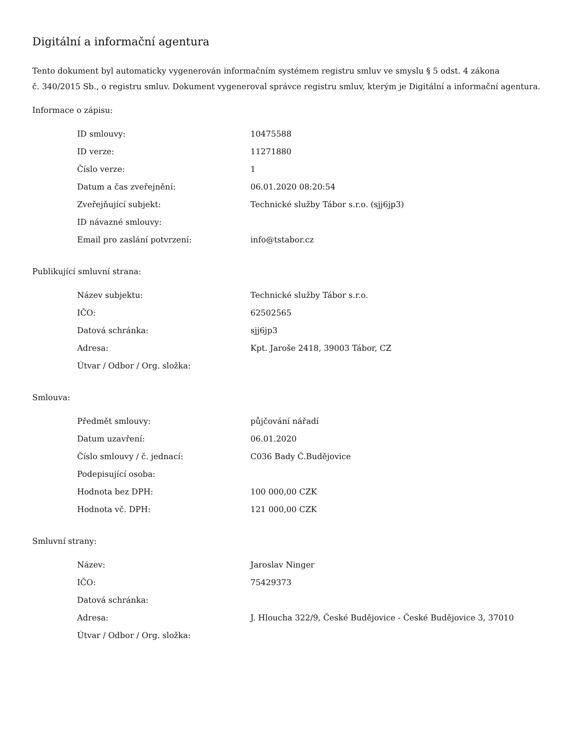Digitální a informační agentura
Tento dokument byl automaticky vygenerován informačním systémem registru smluv ve smyslu § 5 odst. 4 zákona
č. 340/2015 Sb., o registru smluv. Dokument vygeneroval správce registru smluv, kterým je Digitální a informační agentura.
Informace o zápisu:
| ID smlouvy: | 10475588 |
| ID verze: | 11271880 |
| Číslo verze: | 1 |
| Datum a čas zveřejnění: | 06.01.2020 08:20:54 |
| Zveřejňující subjekt: | Technické služby Tábor s.r.o. (sjj6jp3) |
| ID návazné smlouvy: | |
| Email pro zaslání potvrzení: | info@tstabor.cz |
Publikující smluvní strana:
| Název subjektu: | Technické služby Tábor s.r.o. |
| IČO: | 62502565 |
| Datová schránka: | sjj6jp3 |
| Adresa: | Kpt. Jaroše 2418, 39003 Tábor, CZ |
| Útvar / Odbor / Org. složka: | |
Smlouva:
| Předmět smlouvy: | půjčování nářadí |
| Datum uzavření: | 06.01.2020 |
| Číslo smlouvy / č. jednací: | C036 Bady Č.Budějovice |
| Podepisující osoba: | |
| Hodnota bez DPH: | 100 000,00 CZK |
| Hodnota vč. DPH: | 121 000,00 CZK |
Smluvní strany:
| Název: | Jaroslav Ninger |
| IČO: | 75429373 |
| Datová schránka: | |
| Adresa: | J. Hloucha 322/9, České Budějovice - České Budějovice 3, 37010 |
| Útvar / Odbor / Org. složka: | |